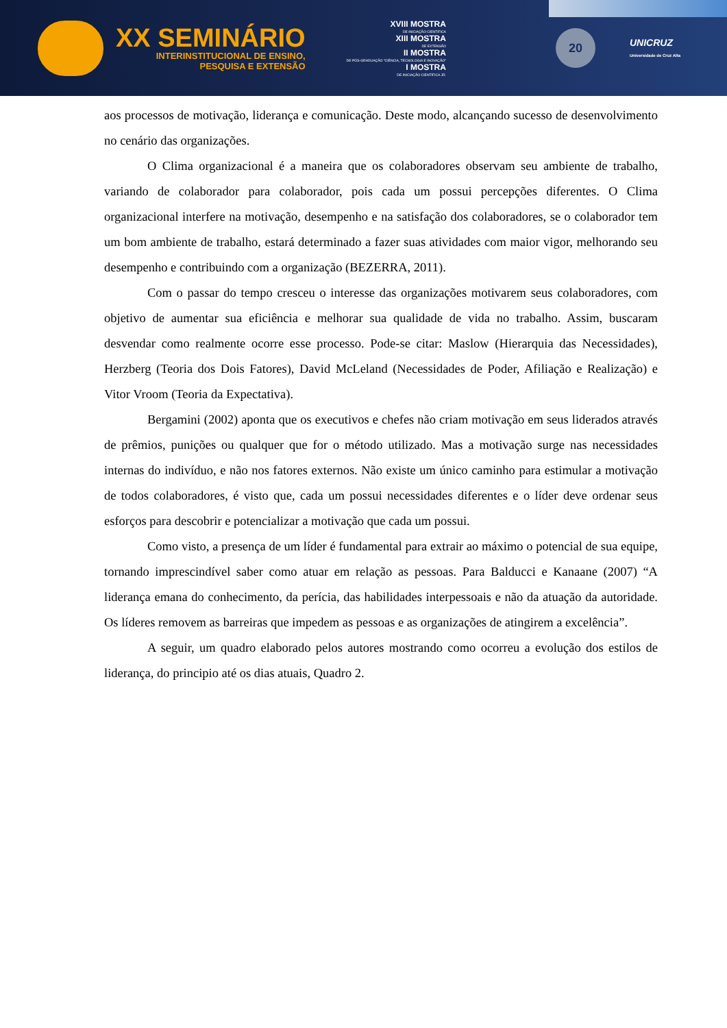XX SEMINÁRIO
INTERINSTITUCIONAL DE ENSINO,
PESQUISA E EXTENSÃO
XVIII MOSTRA
DE INICIAÇÃO CIENTÍFICA
XIII MOSTRA
DE EXTENSÃO
II MOSTRA
DE PÓS-GRADUAÇÃO "CIÊNCIA, TECNOLOGIA E INOVAÇÃO"
I MOSTRA
DE INICIAÇÃO CIENTÍFICA JR.
20
UNICRUZ
Universidade de Cruz Alta
aos processos de motivação, liderança e comunicação. Deste modo, alcançando sucesso de desenvolvimento no cenário das organizações.
O Clima organizacional é a maneira que os colaboradores observam seu ambiente de trabalho, variando de colaborador para colaborador, pois cada um possui percepções diferentes. O Clima organizacional interfere na motivação, desempenho e na satisfação dos colaboradores, se o colaborador tem um bom ambiente de trabalho, estará determinado a fazer suas atividades com maior vigor, melhorando seu desempenho e contribuindo com a organização (BEZERRA, 2011).
Com o passar do tempo cresceu o interesse das organizações motivarem seus colaboradores, com objetivo de aumentar sua eficiência e melhorar sua qualidade de vida no trabalho. Assim, buscaram desvendar como realmente ocorre esse processo. Pode-se citar: Maslow (Hierarquia das Necessidades), Herzberg (Teoria dos Dois Fatores), David McLeland (Necessidades de Poder, Afiliação e Realização) e Vitor Vroom (Teoria da Expectativa).
Bergamini (2002) aponta que os executivos e chefes não criam motivação em seus liderados através de prêmios, punições ou qualquer que for o método utilizado. Mas a motivação surge nas necessidades internas do indivíduo, e não nos fatores externos. Não existe um único caminho para estimular a motivação de todos colaboradores, é visto que, cada um possui necessidades diferentes e o líder deve ordenar seus esforços para descobrir e potencializar a motivação que cada um possui.
Como visto, a presença de um líder é fundamental para extrair ao máximo o potencial de sua equipe, tornando imprescindível saber como atuar em relação as pessoas. Para Balducci e Kanaane (2007) “A liderança emana do conhecimento, da perícia, das habilidades interpessoais e não da atuação da autoridade. Os líderes removem as barreiras que impedem as pessoas e as organizações de atingirem a excelência”.
A seguir, um quadro elaborado pelos autores mostrando como ocorreu a evolução dos estilos de liderança, do principio até os dias atuais, Quadro 2.